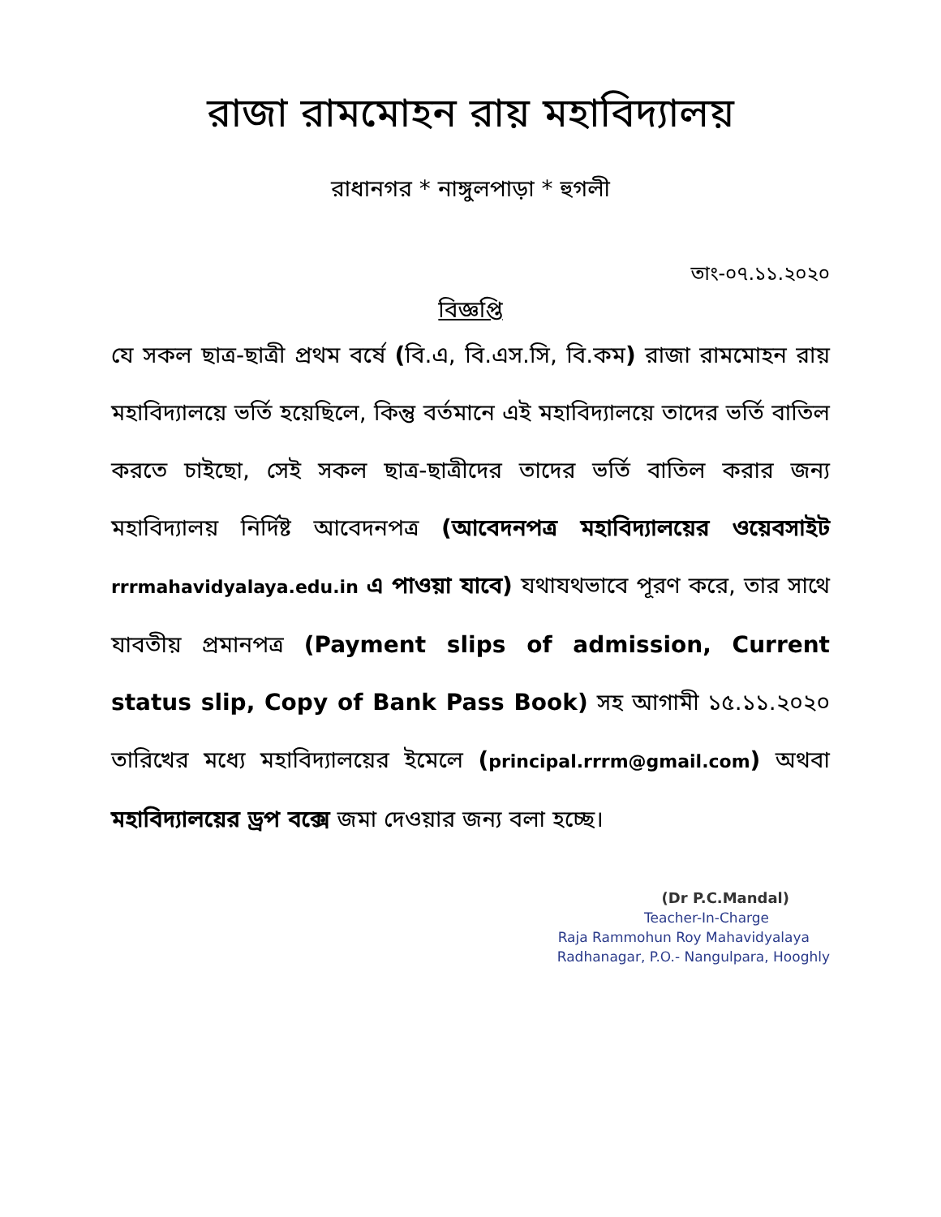রাজা রামমোহন রায় মহাবিদ্যালয়
রাধানগর * নাঙ্গুলপাড়া * হুগলী
তাং-০৭.১১.২০২০
বিজ্ঞপ্তি
যে সকল ছাত্র-ছাত্রী প্রথম বর্ষে (বি.এ, বি.এস.সি, বি.কম) রাজা রামমোহন রায় মহাবিদ্যালয়ে ভর্তি হয়েছিলে, কিন্তু বর্তমানে এই মহাবিদ্যালয়ে তাদের ভর্তি বাতিল করতে চাইছো, সেই সকল ছাত্র-ছাত্রীদের তাদের ভর্তি বাতিল করার জন্য মহাবিদ্যালয় নির্দিষ্ট আবেদনপত্র (আবেদনপত্র মহাবিদ্যালয়ের ওয়েবসাইট rrrmahavidyalaya.edu.in এ পাওয়া যাবে) যথাযথভাবে পূরণ করে, তার সাথে যাবতীয় প্রমানপত্র (Payment slips of admission, Current status slip, Copy of Bank Pass Book) সহ আগামী ১৫.১১.২০২০ তারিখের মধ্যে মহাবিদ্যালয়ের ইমেলে (principal.rrrm@gmail.com) অথবা মহাবিদ্যালয়ের ড্রপ বক্সে জমা দেওয়ার জন্য বলা হচ্ছে।
(Dr P.C.Mandal)
Teacher-In-Charge
Raja Rammohun Roy Mahavidyalaya
Radhanagar, P.O.- Nangulpara, Hooghly